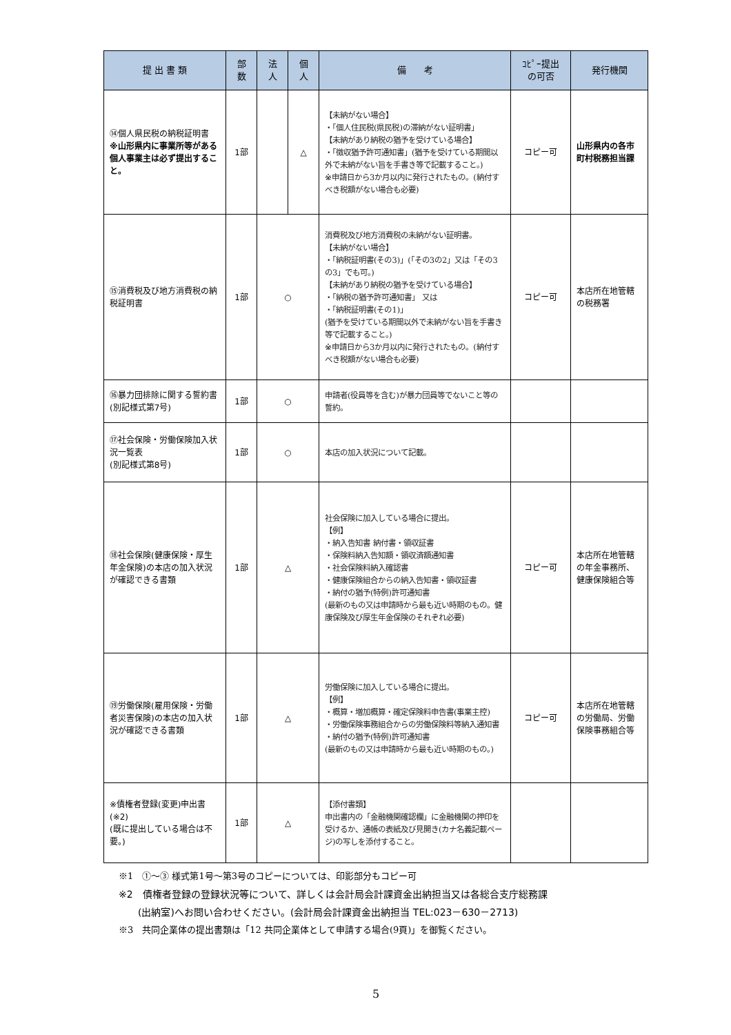| 提 出 書 類 | 部 数 | 法 人 | 個 人 | 備 考 | ｺﾋﾟｰ提出 の可否 | 発行機関 |
| --- | --- | --- | --- | --- | --- | --- |
| ⑭個人県民税の納税証明書 ※山形県内に事業所等がある個人事業主は必ず提出すること。 | 1部 | | △ | 【未納がない場合】 ・「個人住民税(県民税)の滞納がない証明書」 【未納があり納税の猶予を受けている場合】 ・「徴収猶予許可通知書」(猶予を受けている期間以外で未納がない旨を手書き等で記載すること。) ※申請日から3か月以内に発行されたもの。(納付すべき税額がない場合も必要) | コピー可 | 山形県内の各市町村税務担当課 |
| ⑮消費税及び地方消費税の納税証明書 | 1部 | ○ | | 消費税及び地方消費税の未納がない証明書。 【未納がない場合】 ・「納税証明書(その3)」(「その3の2」又は「その3の3」でも可。) 【未納があり納税の猶予を受けている場合】 ・「納税の猶予許可通知書」 又は ・「納税証明書(その1)」 (猶予を受けている期間以外で未納がない旨を手書き等で記載すること。) ※申請日から3か月以内に発行されたもの。(納付すべき税額がない場合も必要) | コピー可 | 本店所在地管轄の税務署 |
| ⑯暴力団排除に関する誓約書 (別記様式第7号) | 1部 | ○ | | 申請者(役員等を含む)が暴力団員等でないこと等の誓約。 | | |
| ⑰社会保険・労働保険加入状況一覧表 (別記様式第8号) | 1部 | ○ | | 本店の加入状況について記載。 | | |
| ⑱社会保険(健康保険・厚生年金保険)の本店の加入状況が確認できる書類 | 1部 | △ | | 社会保険に加入している場合に提出。 【例】 ・納入告知書 納付書・領収証書 ・保険料納入告知額・領収済額通知書 ・社会保険料納入確認書 ・健康保険組合からの納入告知書・領収証書 ・納付の猶予(特例)許可通知書 (最新のもの又は申請時から最も近い時期のもの。健康保険及び厚生年金保険のそれぞれ必要) | コピー可 | 本店所在地管轄の年金事務所、健康保険組合等 |
| ⑲労働保険(雇用保険・労働者災害保険)の本店の加入状況が確認できる書類 | 1部 | △ | | 労働保険に加入している場合に提出。 【例】 ・概算・増加概算・確定保険料申告書(事業主控) ・労働保険事務組合からの労働保険料等納入通知書 ・納付の猶予(特例)許可通知書 (最新のもの又は申請時から最も近い時期のもの。) | コピー可 | 本店所在地管轄の労働局、労働保険事務組合等 |
| ※債権者登録(変更)申出書(※2) (既に提出している場合は不要。) | 1部 | △ | | 【添付書類】 申出書内の「金融機関確認欄」に金融機関の押印を受けるか、通帳の表紙及び見開き(カナ名義記載ページ)の写しを添付すること。 | | |
※1　①～③ 様式第1号～第3号のコピーについては、印影部分もコピー可
※2　債権者登録の登録状況等について、詳しくは会計局会計課資金出納担当又は各総合支庁総務課
　　(出納室)へお問い合わせください。(会計局会計課資金出納担当 TEL:023－630－2713)
※3　共同企業体の提出書類は「12 共同企業体として申請する場合(9頁)」を御覧ください。
5